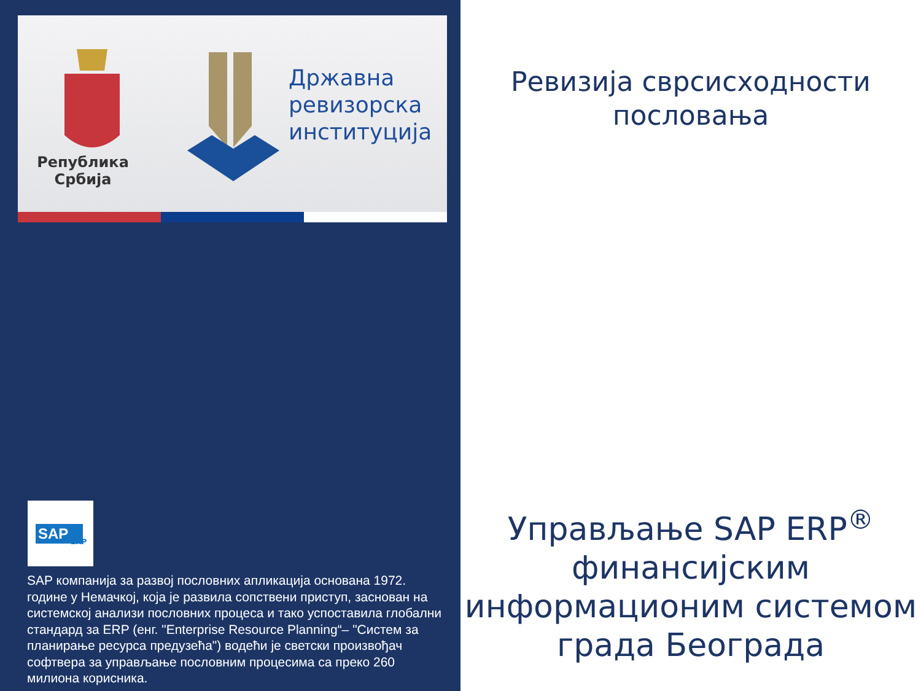Република Србија
Државна
ревизорска
институција
SAP
ERP
SAP компанија за развој пословних апликација основана 1972. године у Немачкој, која је развила сопствени приступ, заснован на системској анализи пословних процеса и тако успоставила глобални стандард за ERP (енг. "Enterprise Resource Planning“– "Систем за планирање ресурса предузећа") водећи је светски произвођач софтвера за управљање пословним процесима са преко 260 милиона корисника.
Ревизија сврсисходности пословања
Управљање SAP ERP<sup>®</sup> финансијским информационим системом града Београда